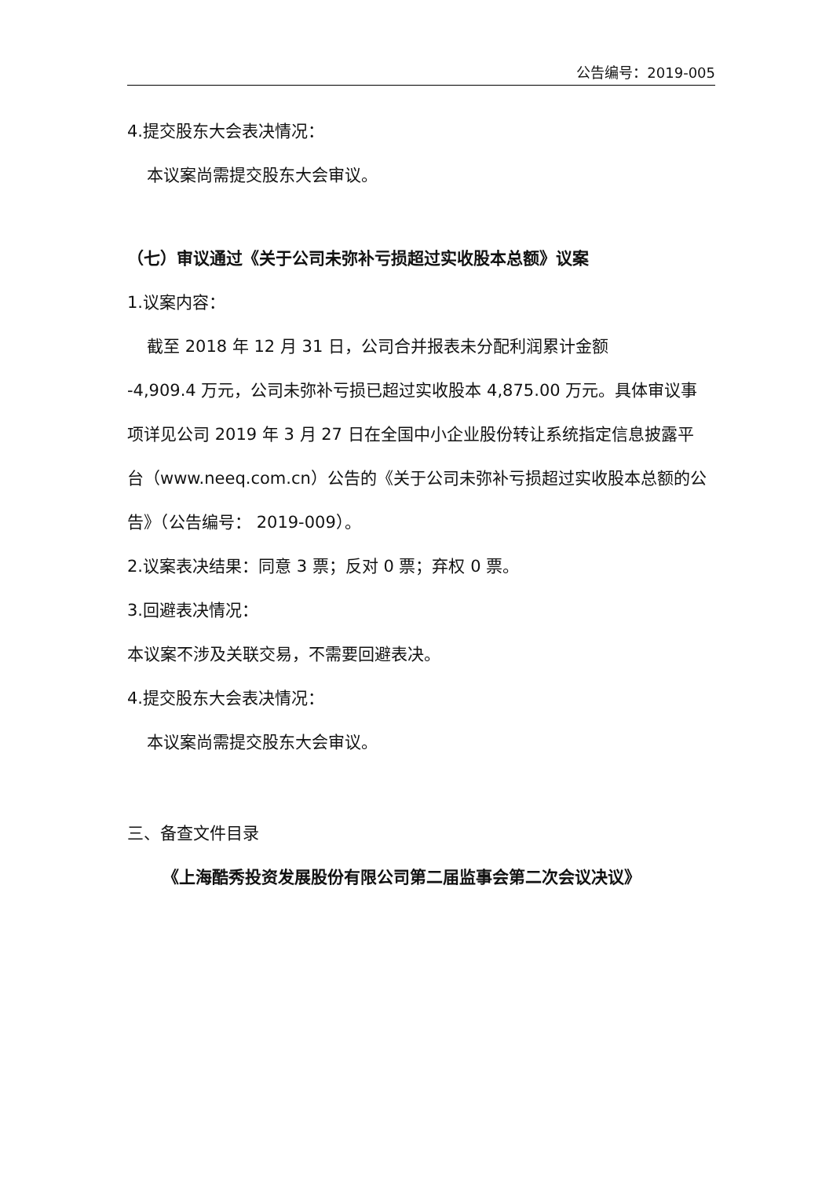公告编号：2019-005
4.提交股东大会表决情况：
本议案尚需提交股东大会审议。
（七）审议通过《关于公司未弥补亏损超过实收股本总额》议案
1.议案内容：
截至 2018 年 12 月 31 日，公司合并报表未分配利润累计金额
-4,909.4 万元，公司未弥补亏损已超过实收股本 4,875.00 万元。具体审议事项详见公司 2019 年 3 月 27 日在全国中小企业股份转让系统指定信息披露平台（www.neeq.com.cn）公告的《关于公司未弥补亏损超过实收股本总额的公告》（公告编号： 2019-009）。
2.议案表决结果：同意 3 票；反对 0 票；弃权 0 票。
3.回避表决情况：
本议案不涉及关联交易，不需要回避表决。
4.提交股东大会表决情况：
本议案尚需提交股东大会审议。
三、备查文件目录
《上海酷秀投资发展股份有限公司第二届监事会第二次会议决议》